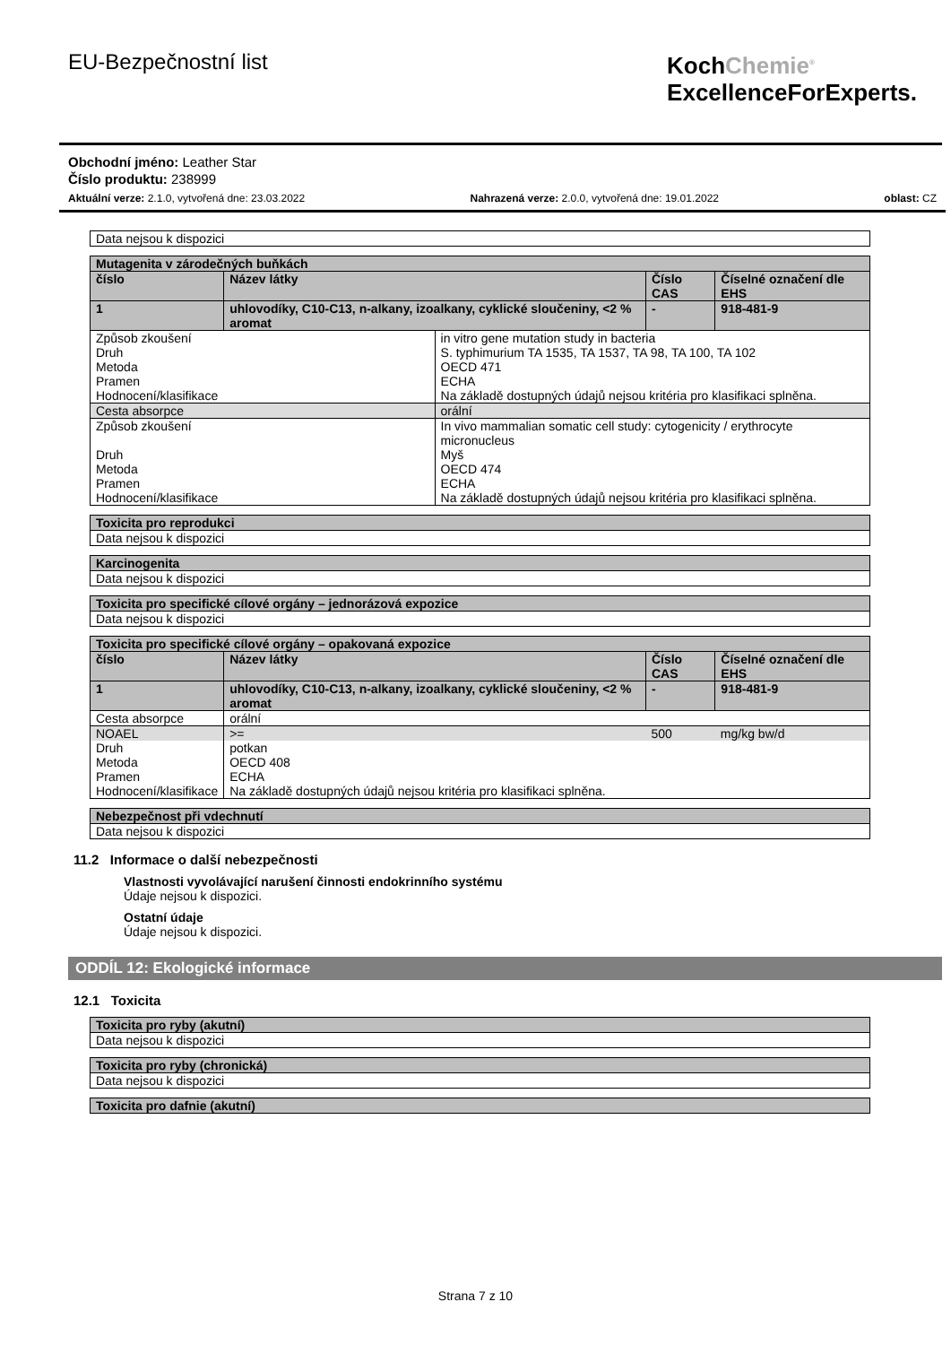EU-Bezpečnostní list
KochChemie<sup>®</sup>
ExcellenceForExperts.
Obchodní jméno: Leather Star
Číslo produktu: 238999
Aktuální verze: 2.1.0, vytvořená dne: 23.03.2022 Nahrazená verze: 2.0.0, vytvořená dne: 19.01.2022 oblast: CZ
| Data nejsou k dispozici |
| Mutagenita v zárodečných buňkách | | | | |
| číslo | Název látky | | Číslo CAS | Číselné označení dle EHS |
| 1 | uhlovodíky, C10-C13, n-alkany, izoalkany, cyklické sloučeniny, <2 % aromat | | - | 918-481-9 |
| Způsob zkoušení Druh Metoda Pramen Hodnocení/klasifikace | | in vitro gene mutation study in bacteria S. typhimurium TA 1535, TA 1537, TA 98, TA 100, TA 102 OECD 471 ECHA Na základě dostupných údajů nejsou kritéria pro klasifikaci splněna. | | |
| Cesta absorpce | | orální | | |
| Způsob zkoušení Druh Metoda Pramen Hodnocení/klasifikace | | In vivo mammalian somatic cell study: cytogenicity / erythrocyte micronucleus Myš OECD 474 ECHA Na základě dostupných údajů nejsou kritéria pro klasifikaci splněna. | | |
| Toxicita pro reprodukci |
| Data nejsou k dispozici |
| Karcinogenita |
| Data nejsou k dispozici |
| Toxicita pro specifické cílové orgány – jednorázová expozice |
| Data nejsou k dispozici |
| Toxicita pro specifické cílové orgány – opakovaná expozice | | | | |
| číslo | Název látky | | Číslo CAS | Číselné označení dle EHS |
| 1 | uhlovodíky, C10-C13, n-alkany, izoalkany, cyklické sloučeniny, <2 % aromat | | - | 918-481-9 |
| Cesta absorpce | | orální | | |
| NOAEL | | >= | 500 | mg/kg bw/d |
| Druh Metoda Pramen Hodnocení/klasifikace | | potkan OECD 408 ECHA Na základě dostupných údajů nejsou kritéria pro klasifikaci splněna. | | |
| Nebezpečnost při vdechnutí |
| Data nejsou k dispozici |
11.2 Informace o další nebezpečnosti
Vlastnosti vyvolávající narušení činnosti endokrinního systému
Údaje nejsou k dispozici.
Ostatní údaje
Údaje nejsou k dispozici.
ODDÍL 12: Ekologické informace
12.1 Toxicita
| Toxicita pro ryby (akutní) |
| Data nejsou k dispozici |
| Toxicita pro ryby (chronická) |
| Data nejsou k dispozici |
| Toxicita pro dafnie (akutní) |
Strana 7 z 10